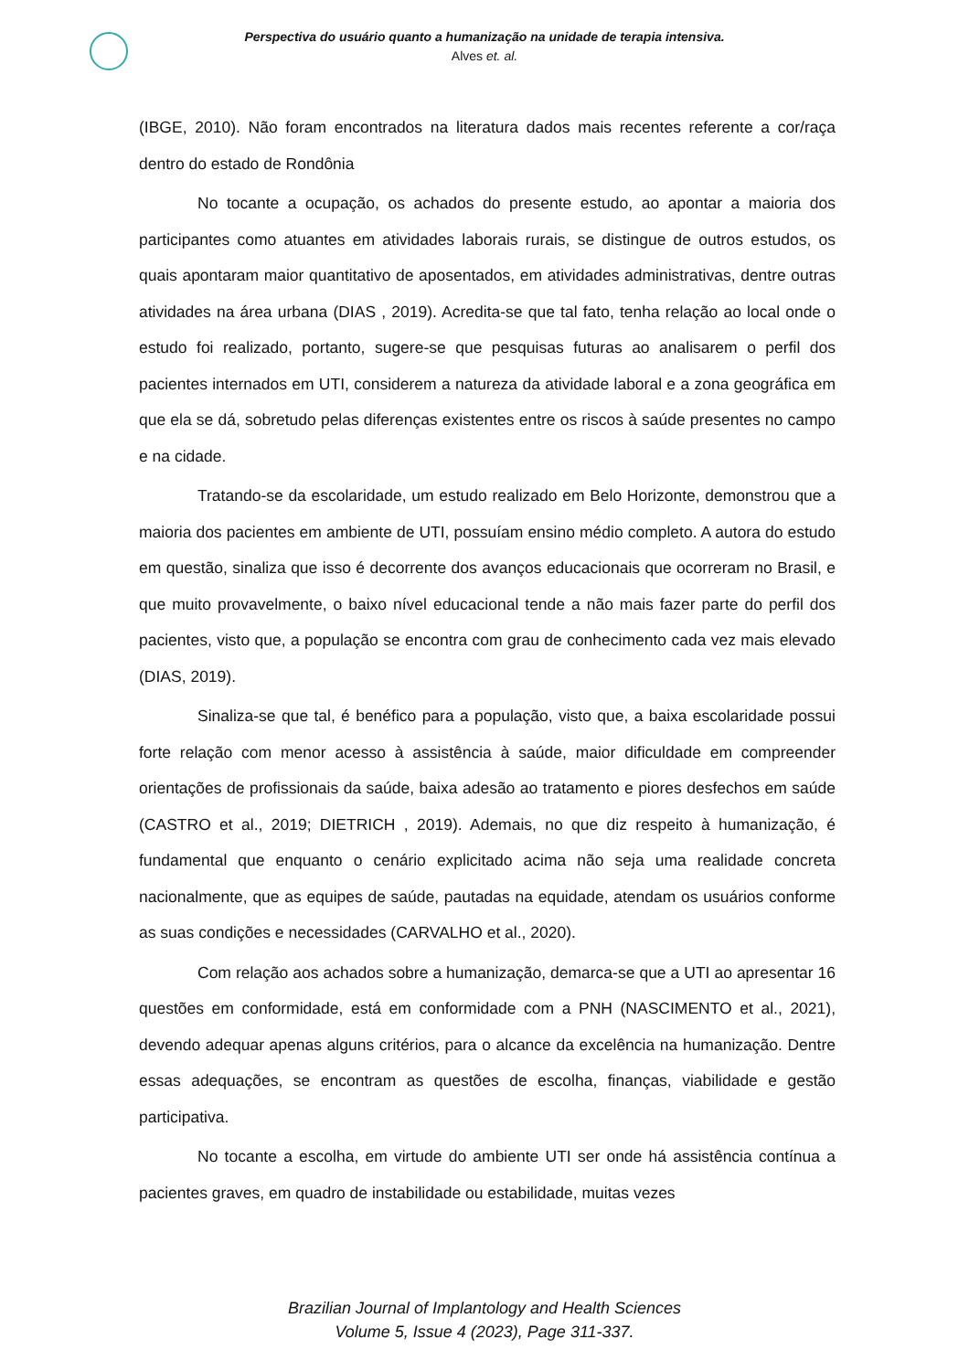Perspectiva do usuário quanto a humanização na unidade de terapia intensiva.
Alves et. al.
(IBGE, 2010). Não foram encontrados na literatura dados mais recentes referente a cor/raça dentro do estado de Rondônia
No tocante a ocupação, os achados do presente estudo, ao apontar a maioria dos participantes como atuantes em atividades laborais rurais, se distingue de outros estudos, os quais apontaram maior quantitativo de aposentados, em atividades administrativas, dentre outras atividades na área urbana (DIAS , 2019). Acredita-se que tal fato, tenha relação ao local onde o estudo foi realizado, portanto, sugere-se que pesquisas futuras ao analisarem o perfil dos pacientes internados em UTI, considerem a natureza da atividade laboral e a zona geográfica em que ela se dá, sobretudo pelas diferenças existentes entre os riscos à saúde presentes no campo e na cidade.
Tratando-se da escolaridade, um estudo realizado em Belo Horizonte, demonstrou que a maioria dos pacientes em ambiente de UTI, possuíam ensino médio completo. A autora do estudo em questão, sinaliza que isso é decorrente dos avanços educacionais que ocorreram no Brasil, e que muito provavelmente, o baixo nível educacional tende a não mais fazer parte do perfil dos pacientes, visto que, a população se encontra com grau de conhecimento cada vez mais elevado (DIAS, 2019).
Sinaliza-se que tal, é benéfico para a população, visto que, a baixa escolaridade possui forte relação com menor acesso à assistência à saúde, maior dificuldade em compreender orientações de profissionais da saúde, baixa adesão ao tratamento e piores desfechos em saúde (CASTRO et al., 2019; DIETRICH , 2019). Ademais, no que diz respeito à humanização, é fundamental que enquanto o cenário explicitado acima não seja uma realidade concreta nacionalmente, que as equipes de saúde, pautadas na equidade, atendam os usuários conforme as suas condições e necessidades (CARVALHO et al., 2020).
Com relação aos achados sobre a humanização, demarca-se que a UTI ao apresentar 16 questões em conformidade, está em conformidade com a PNH (NASCIMENTO et al., 2021), devendo adequar apenas alguns critérios, para o alcance da excelência na humanização. Dentre essas adequações, se encontram as questões de escolha, finanças, viabilidade e gestão participativa.
No tocante a escolha, em virtude do ambiente UTI ser onde há assistência contínua a pacientes graves, em quadro de instabilidade ou estabilidade, muitas vezes
Brazilian Journal of Implantology and Health Sciences
Volume 5, Issue 4 (2023), Page 311-337.